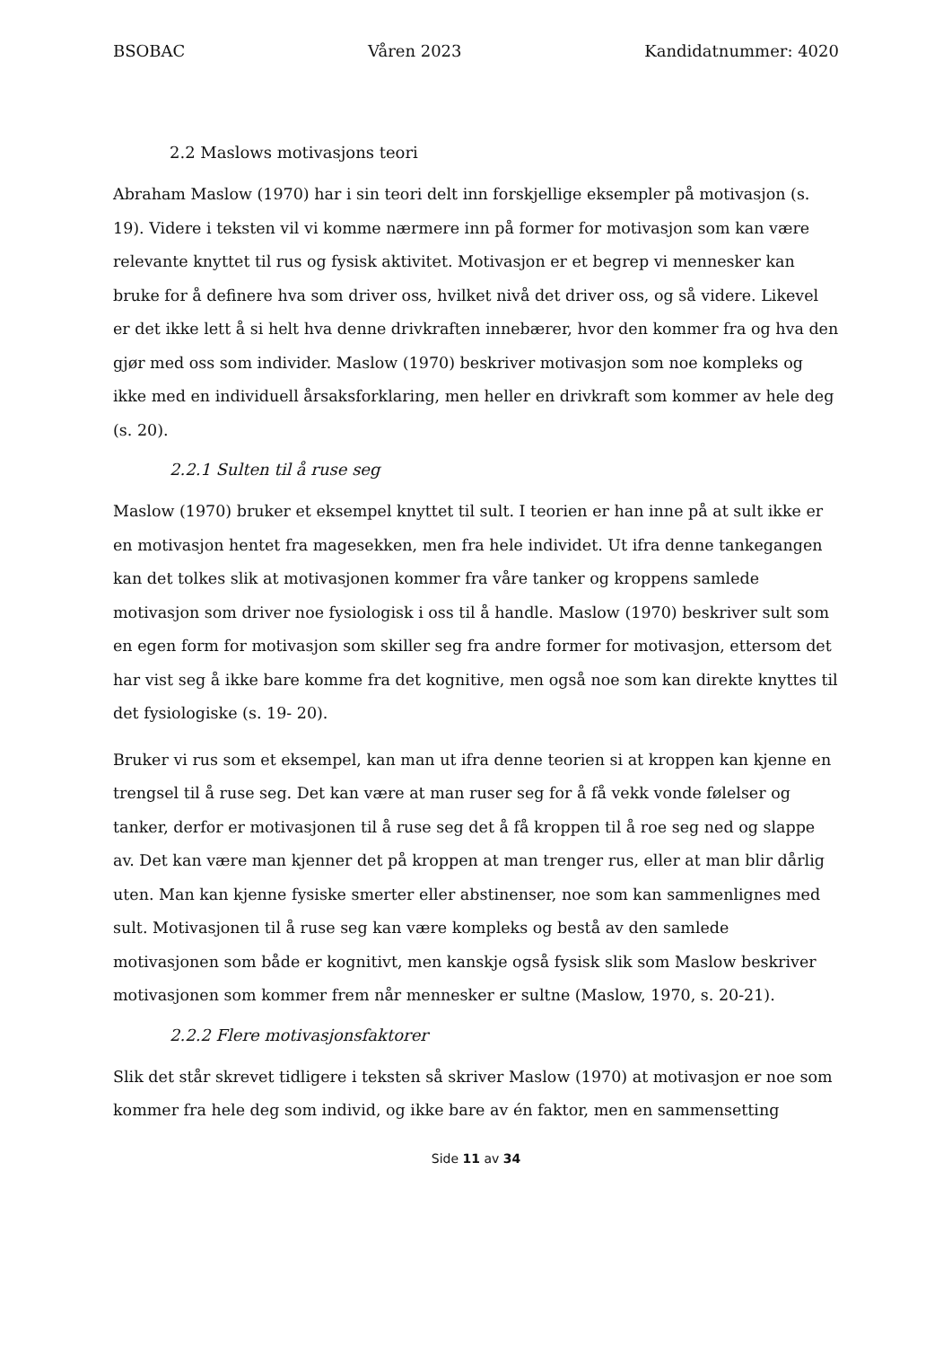BSOBAC Våren 2023 Kandidatnummer: 4020
2.2 Maslows motivasjons teori
Abraham Maslow (1970) har i sin teori delt inn forskjellige eksempler på motivasjon (s. 19). Videre i teksten vil vi komme nærmere inn på former for motivasjon som kan være relevante knyttet til rus og fysisk aktivitet. Motivasjon er et begrep vi mennesker kan bruke for å definere hva som driver oss, hvilket nivå det driver oss, og så videre. Likevel er det ikke lett å si helt hva denne drivkraften innebærer, hvor den kommer fra og hva den gjør med oss som individer. Maslow (1970) beskriver motivasjon som noe kompleks og ikke med en individuell årsaksforklaring, men heller en drivkraft som kommer av hele deg (s. 20).
2.2.1 Sulten til å ruse seg
Maslow (1970) bruker et eksempel knyttet til sult. I teorien er han inne på at sult ikke er en motivasjon hentet fra magesekken, men fra hele individet. Ut ifra denne tankegangen kan det tolkes slik at motivasjonen kommer fra våre tanker og kroppens samlede motivasjon som driver noe fysiologisk i oss til å handle. Maslow (1970) beskriver sult som en egen form for motivasjon som skiller seg fra andre former for motivasjon, ettersom det har vist seg å ikke bare komme fra det kognitive, men også noe som kan direkte knyttes til det fysiologiske (s. 19- 20).
Bruker vi rus som et eksempel, kan man ut ifra denne teorien si at kroppen kan kjenne en trengsel til å ruse seg. Det kan være at man ruser seg for å få vekk vonde følelser og tanker, derfor er motivasjonen til å ruse seg det å få kroppen til å roe seg ned og slappe av. Det kan være man kjenner det på kroppen at man trenger rus, eller at man blir dårlig uten. Man kan kjenne fysiske smerter eller abstinenser, noe som kan sammenlignes med sult. Motivasjonen til å ruse seg kan være kompleks og bestå av den samlede motivasjonen som både er kognitivt, men kanskje også fysisk slik som Maslow beskriver motivasjonen som kommer frem når mennesker er sultne (Maslow, 1970, s. 20-21).
2.2.2 Flere motivasjonsfaktorer
Slik det står skrevet tidligere i teksten så skriver Maslow (1970) at motivasjon er noe som kommer fra hele deg som individ, og ikke bare av én faktor, men en sammensetting
Side 11 av 34